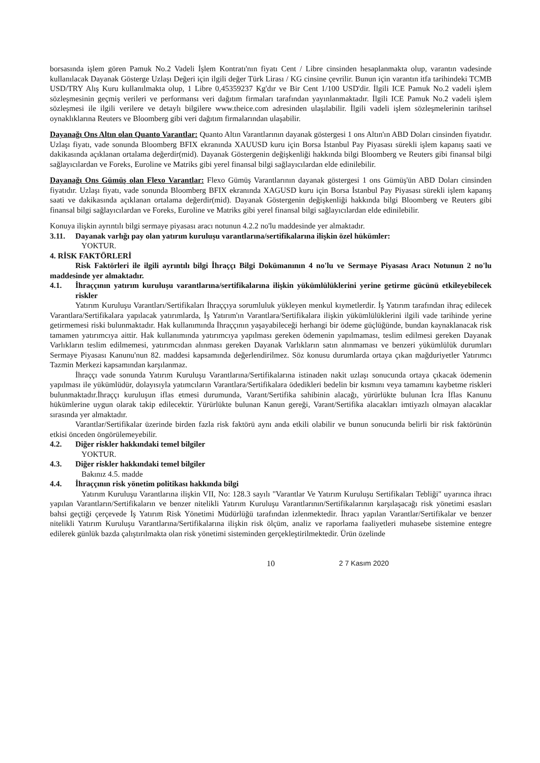borsasında işlem gören Pamuk No.2 Vadeli İşlem Kontratı'nın fiyatı Cent / Libre cinsinden hesaplanmakta olup, varantın vadesinde kullanılacak Dayanak Gösterge Uzlaşı Değeri için ilgili değer Türk Lirası / KG cinsine çevrilir. Bunun için varantın itfa tarihindeki TCMB USD/TRY Alış Kuru kullanılmakta olup, 1 Libre 0,45359237 Kg'dır ve Bir Cent 1/100 USD'dir. İlgili ICE Pamuk No.2 vadeli işlem sözleşmesinin geçmiş verileri ve performansı veri dağıtım firmaları tarafından yayınlanmaktadır. İlgili ICE Pamuk No.2 vadeli işlem sözleşmesi ile ilgili verilere ve detaylı bilgilere www.theice.com adresinden ulaşılabilir. İlgili vadeli işlem sözleşmelerinin tarihsel oynaklıklarına Reuters ve Bloomberg gibi veri dağıtım firmalarından ulaşabilir.
Dayanağı Ons Altın olan Quanto Varantlar: Quanto Altın Varantlarının dayanak göstergesi 1 ons Altın'ın ABD Doları cinsinden fiyatıdır. Uzlaşı fiyatı, vade sonunda Bloomberg BFIX ekranında XAUUSD kuru için Borsa İstanbul Pay Piyasası sürekli işlem kapanış saati ve dakikasında açıklanan ortalama değerdir(mid). Dayanak Göstergenin değişkenliği hakkında bilgi Bloomberg ve Reuters gibi finansal bilgi sağlayıcılardan ve Foreks, Euroline ve Matriks gibi yerel finansal bilgi sağlayıcılardan elde edinilebilir.
Dayanağı Ons Gümüş olan Flexo Varantlar: Flexo Gümüş Varantlarının dayanak göstergesi 1 ons Gümüş'ün ABD Doları cinsinden fiyatıdır. Uzlaşı fiyatı, vade sonunda Bloomberg BFIX ekranında XAGUSD kuru için Borsa İstanbul Pay Piyasası sürekli işlem kapanış saati ve dakikasında açıklanan ortalama değerdir(mid). Dayanak Göstergenin değişkenliği hakkında bilgi Bloomberg ve Reuters gibi finansal bilgi sağlayıcılardan ve Foreks, Euroline ve Matriks gibi yerel finansal bilgi sağlayıcılardan elde edinilebilir.
Konuya ilişkin ayrıntılı bilgi sermaye piyasası aracı notunun 4.2.2 no'lu maddesinde yer almaktadır.
3.11. Dayanak varlığı pay olan yatırım kuruluşu varantlarına/sertifikalarına ilişkin özel hükümler:
YOKTUR.
4. RİSK FAKTÖRLERİ
Risk Faktörleri ile ilgili ayrıntılı bilgi İhraççı Bilgi Dokümanının 4 no'lu ve Sermaye Piyasası Aracı Notunun 2 no'lu maddesinde yer almaktadır.
4.1. İhraççının yatırım kuruluşu varantlarına/sertifikalarına ilişkin yükümlülüklerini yerine getirme gücünü etkileyebilecek riskler
Yatırım Kuruluşu Varantları/Sertifikaları İhraççıya sorumluluk yükleyen menkul kıymetlerdir. İş Yatırım tarafından ihraç edilecek Varantlara/Sertifikalara yapılacak yatırımlarda, İş Yatırım'ın Varantlara/Sertifikalara ilişkin yükümlülüklerini ilgili vade tarihinde yerine getirmemesi riski bulunmaktadır. Hak kullanımında İhraççının yaşayabileceği herhangi bir ödeme güçlüğünde, bundan kaynaklanacak risk tamamen yatırımcıya aittir. Hak kullanımında yatırımcıya yapılması gereken ödemenin yapılmaması, teslim edilmesi gereken Dayanak Varlıkların teslim edilmemesi, yatırımcıdan alınması gereken Dayanak Varlıkların satın alınmaması ve benzeri yükümlülük durumları Sermaye Piyasası Kanunu'nun 82. maddesi kapsamında değerlendirilmez. Söz konusu durumlarda ortaya çıkan mağduriyetler Yatırımcı Tazmin Merkezi kapsamından karşılanmaz.
İhraççı vade sonunda Yatırım Kuruluşu Varantlarına/Sertifikalarına istinaden nakit uzlaşı sonucunda ortaya çıkacak ödemenin yapılması ile yükümlüdür, dolayısıyla yatımcıların Varantlara/Sertifikalara ödedikleri bedelin bir kısmını veya tamamını kaybetme riskleri bulunmaktadır.İhraççı kuruluşun iflas etmesi durumunda, Varant/Sertifika sahibinin alacağı, yürürlükte bulunan İcra İflas Kanunu hükümlerine uygun olarak takip edilecektir. Yürürlükte bulunan Kanun gereği, Varant/Sertifika alacakları imtiyazlı olmayan alacaklar sırasında yer almaktadır.
Varantlar/Sertifikalar üzerinde birden fazla risk faktörü aynı anda etkili olabilir ve bunun sonucunda belirli bir risk faktörünün etkisi önceden öngörülemeyebilir.
4.2. Diğer riskler hakkındaki temel bilgiler
YOKTUR.
4.3. Diğer riskler hakkındaki temel bilgiler
Bakınız 4.5. madde
4.4. İhraççının risk yönetim politikası hakkında bilgi
Yatırım Kuruluşu Varantlarına ilişkin VII, No: 128.3 sayılı "Varantlar Ve Yatırım Kuruluşu Sertifikaları Tebliği" uyarınca ihracı yapılan Varantların/Sertifikaların ve benzer nitelikli Yatırım Kuruluşu Varantlarının/Sertifikalarının karşılaşacağı risk yönetimi esasları bahsi geçtiği çerçevede İş Yatırım Risk Yönetimi Müdürlüğü tarafından izlenmektedir. İhracı yapılan Varantlar/Sertifikalar ve benzer nitelikli Yatırım Kuruluşu Varantlarına/Sertifikalarına ilişkin risk ölçüm, analiz ve raporlama faaliyetleri muhasebe sistemine entegre edilerek günlük bazda çalıştırılmakta olan risk yönetimi sisteminden gerçekleştirilmektedir. Ürün özelinde
10 2 7 Kasım 2020